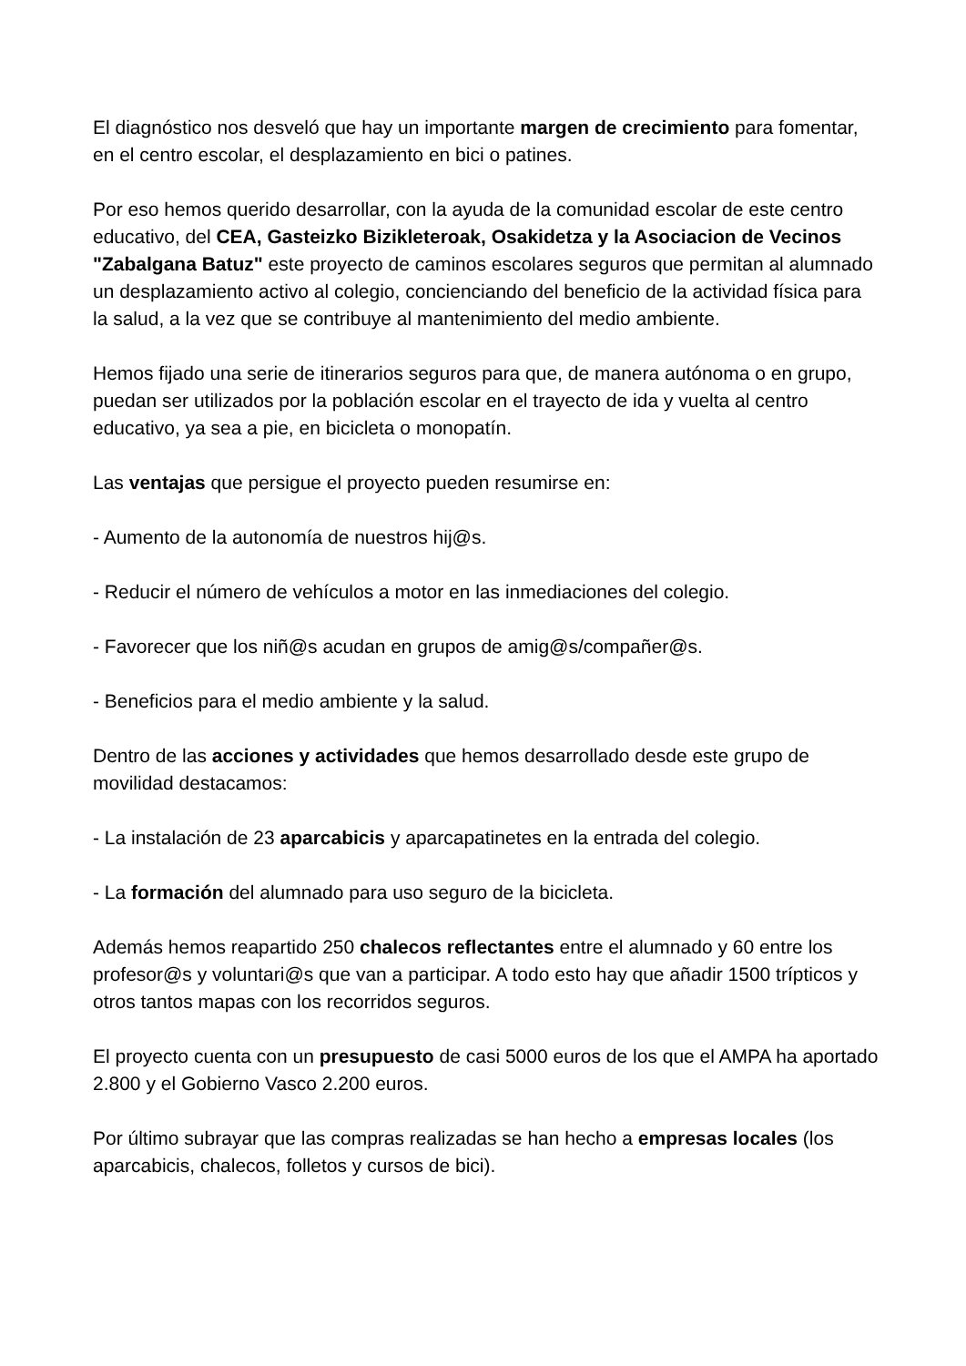El diagnóstico nos desveló que hay un importante margen de crecimiento para fomentar, en el centro escolar, el desplazamiento en bici o patines.
Por eso hemos querido desarrollar, con la ayuda de la comunidad escolar de este centro educativo, del CEA, Gasteizko Bizikleteroak, Osakidetza y la Asociacion de Vecinos "Zabalgana Batuz" este proyecto de caminos escolares seguros que permitan al alumnado un desplazamiento activo al colegio, concienciando del beneficio de la actividad física para la salud, a la vez que se contribuye al mantenimiento del medio ambiente.
Hemos fijado una serie de itinerarios seguros para que, de manera autónoma o en grupo, puedan ser utilizados por la población escolar en el trayecto de ida y vuelta al centro educativo, ya sea a pie, en bicicleta o monopatín.
Las ventajas que persigue el proyecto pueden resumirse en:
- Aumento de la autonomía de nuestros hij@s.
- Reducir el número de vehículos a motor en las inmediaciones del colegio.
- Favorecer que los niñ@s acudan en grupos de amig@s/compañer@s.
- Beneficios para el medio ambiente y la salud.
Dentro de las acciones y actividades que hemos desarrollado desde este grupo de movilidad destacamos:
- La instalación de 23 aparcabicis y aparcapatinetes en la entrada del colegio.
- La formación del alumnado para uso seguro de la bicicleta.
Además hemos reapartido 250 chalecos reflectantes entre el alumnado y 60 entre los profesor@s y voluntari@s que van a participar. A todo esto hay que añadir 1500 trípticos y otros tantos mapas con los recorridos seguros.
El proyecto cuenta con un presupuesto de casi 5000 euros de los que el AMPA ha aportado 2.800 y el Gobierno Vasco 2.200 euros.
Por último subrayar que las compras realizadas se han hecho a empresas locales (los aparcabicis, chalecos, folletos y cursos de bici).